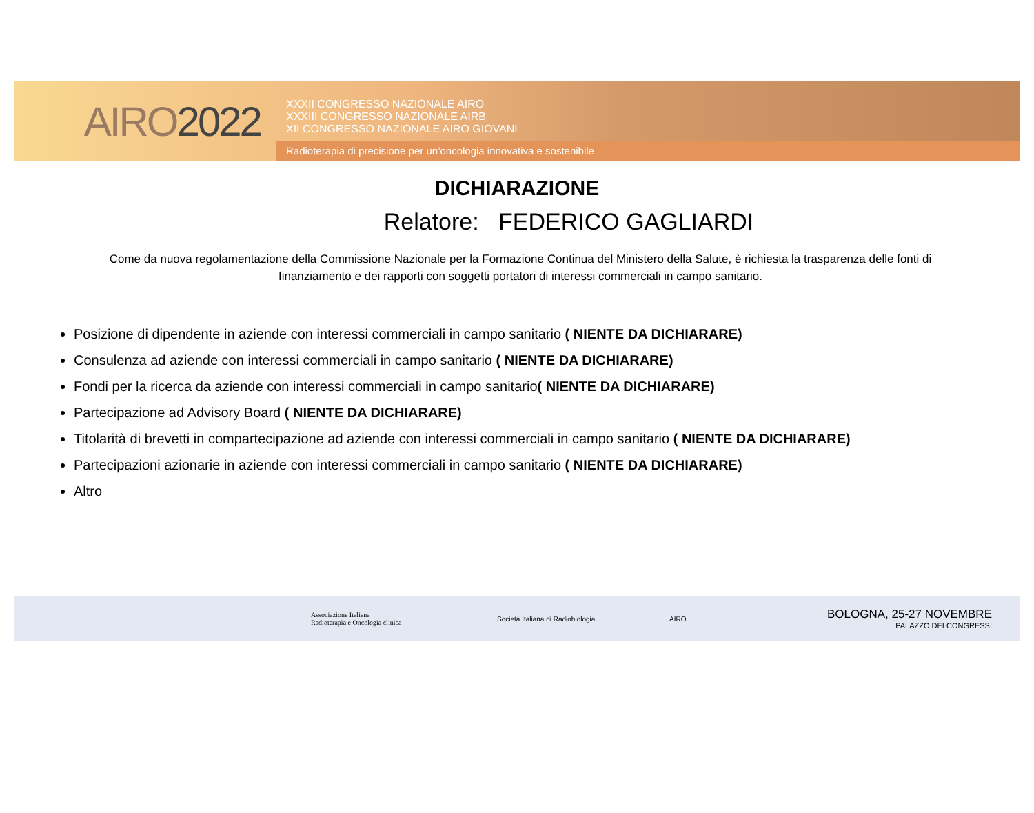AIRO 2022
XXXII CONGRESSO NAZIONALE AIRO
XXXIII CONGRESSO NAZIONALE AIRB
XII CONGRESSO NAZIONALE AIRO GIOVANI
Radioterapia di precisione per un’oncologia innovativa e sostenibile
DICHIARAZIONE
Relatore: FEDERICO GAGLIARDI
Come da nuova regolamentazione della Commissione Nazionale per la Formazione Continua del Ministero della Salute, è richiesta la trasparenza delle fonti di finanziamento e dei rapporti con soggetti portatori di interessi commerciali in campo sanitario.
Posizione di dipendente in aziende con interessi commerciali in campo sanitario ( NIENTE DA DICHIARARE)
Consulenza ad aziende con interessi commerciali in campo sanitario ( NIENTE DA DICHIARARE)
Fondi per la ricerca da aziende con interessi commerciali in campo sanitario( NIENTE DA DICHIARARE)
Partecipazione ad Advisory Board ( NIENTE DA DICHIARARE)
Titolarità di brevetti in compartecipazione ad aziende con interessi commerciali in campo sanitario ( NIENTE DA DICHIARARE)
Partecipazioni azionarie in aziende con interessi commerciali in campo sanitario ( NIENTE DA DICHIARARE)
Altro
Associazione Italiana
Radioterapia e Oncologia clinica
Società Italiana di Radiobiologia
AIRO
BOLOGNA, 25-27 NOVEMBRE
PALAZZO DEI CONGRESSI